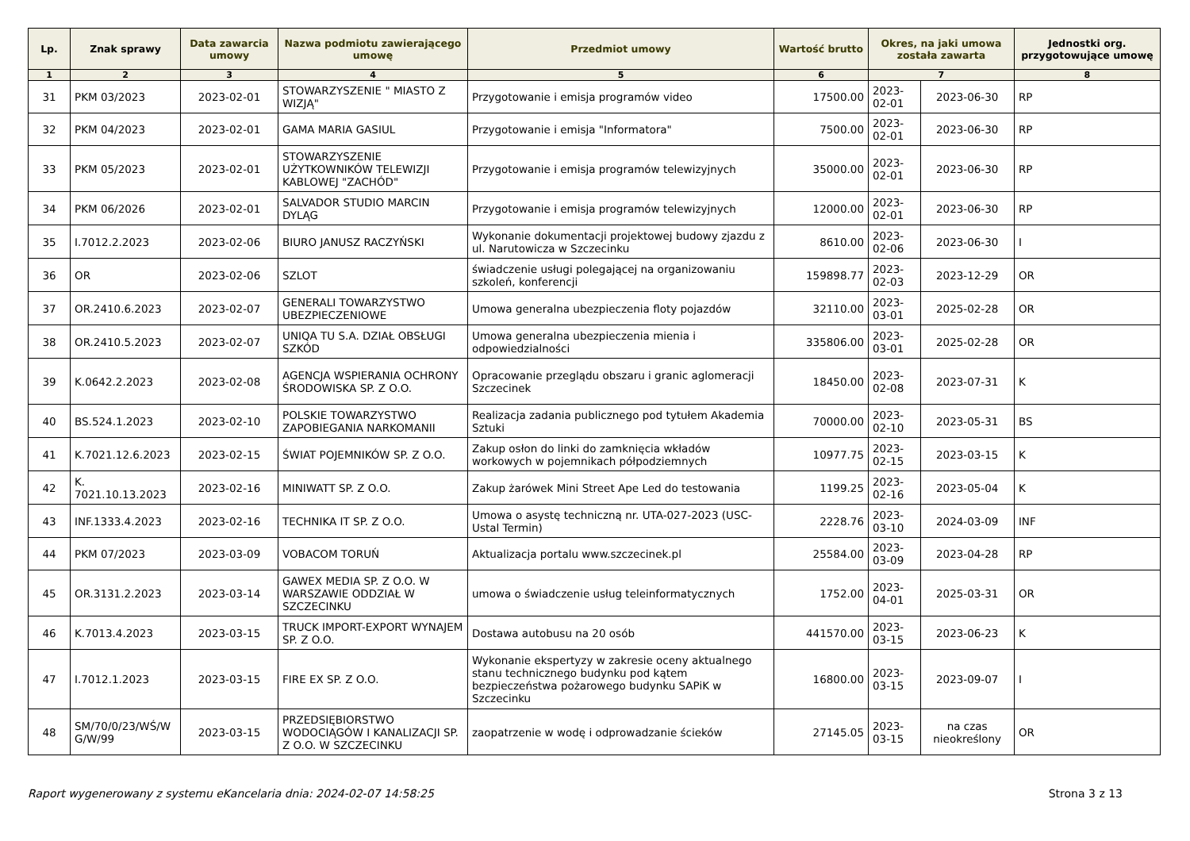| Lp. | Znak sprawy | Data zawarcia umowy | Nazwa podmiotu zawierającego umowę | Przedmiot umowy | Wartość brutto | Okres, na jaki umowa została zawarta | | Jednostki org. przygotowujące umowę |
| --- | --- | --- | --- | --- | --- | --- | --- | --- |
| 1 | 2 | 3 | 4 | 5 | 6 | 7 | | 8 |
| 31 | PKM 03/2023 | 2023-02-01 | STOWARZYSZENIE " MIASTO Z WIZJĄ" | Przygotowanie i emisja programów video | 17500.00 | 2023-02-01 | 2023-06-30 | RP |
| 32 | PKM 04/2023 | 2023-02-01 | GAMA MARIA GASIUL | Przygotowanie i emisja "Informatora" | 7500.00 | 2023-02-01 | 2023-06-30 | RP |
| 33 | PKM 05/2023 | 2023-02-01 | STOWARZYSZENIE UŻYTKOWNIKÓW TELEWIZJI KABLOWEJ "ZACHÓD" | Przygotowanie i emisja programów telewizyjnych | 35000.00 | 2023-02-01 | 2023-06-30 | RP |
| 34 | PKM 06/2026 | 2023-02-01 | SALVADOR STUDIO MARCIN DYLĄG | Przygotowanie i emisja programów telewizyjnych | 12000.00 | 2023-02-01 | 2023-06-30 | RP |
| 35 | I.7012.2.2023 | 2023-02-06 | BIURO JANUSZ RACZYŃSKI | Wykonanie dokumentacji projektowej budowy zjazdu z ul. Narutowicza w Szczecinku | 8610.00 | 2023-02-06 | 2023-06-30 | I |
| 36 | OR | 2023-02-06 | SZLOT | świadczenie usługi polegającej na organizowaniu szkoleń, konferencji | 159898.77 | 2023-02-03 | 2023-12-29 | OR |
| 37 | OR.2410.6.2023 | 2023-02-07 | GENERALI TOWARZYSTWO UBEZPIECZENIOWE | Umowa generalna ubezpieczenia floty pojazdów | 32110.00 | 2023-03-01 | 2025-02-28 | OR |
| 38 | OR.2410.5.2023 | 2023-02-07 | UNIQA TU S.A. DZIAŁ OBSŁUGI SZKÓD | Umowa generalna ubezpieczenia mienia i odpowiedzialności | 335806.00 | 2023-03-01 | 2025-02-28 | OR |
| 39 | K.0642.2.2023 | 2023-02-08 | AGENCJA WSPIERANIA OCHRONY ŚRODOWISKA SP. Z O.O. | Opracowanie przeglądu obszaru i granic aglomeracji Szczecinek | 18450.00 | 2023-02-08 | 2023-07-31 | K |
| 40 | BS.524.1.2023 | 2023-02-10 | POLSKIE TOWARZYSTWO ZAPOBIEGANIA NARKOMANII | Realizacja zadania publicznego pod tytułem Akademia Sztuki | 70000.00 | 2023-02-10 | 2023-05-31 | BS |
| 41 | K.7021.12.6.2023 | 2023-02-15 | ŚWIAT POJEMNIKÓW SP. Z O.O. | Zakup osłon do linki do zamknięcia wkładów workowych w pojemnikach półpodziemnych | 10977.75 | 2023-02-15 | 2023-03-15 | K |
| 42 | K. 7021.10.13.2023 | 2023-02-16 | MINIWATT SP. Z O.O. | Zakup żarówek Mini Street Ape Led do testowania | 1199.25 | 2023-02-16 | 2023-05-04 | K |
| 43 | INF.1333.4.2023 | 2023-02-16 | TECHNIKA IT SP. Z O.O. | Umowa o asystę techniczną nr. UTA-027-2023 (USC-Ustal Termin) | 2228.76 | 2023-03-10 | 2024-03-09 | INF |
| 44 | PKM 07/2023 | 2023-03-09 | VOBACOM TORUŃ | Aktualizacja portalu www.szczecinek.pl | 25584.00 | 2023-03-09 | 2023-04-28 | RP |
| 45 | OR.3131.2.2023 | 2023-03-14 | GAWEX MEDIA SP. Z O.O. W WARSZAWIE ODDZIAŁ W SZCZECINKU | umowa o świadczenie usług teleinformatycznych | 1752.00 | 2023-04-01 | 2025-03-31 | OR |
| 46 | K.7013.4.2023 | 2023-03-15 | TRUCK IMPORT-EXPORT WYNAJEM SP. Z O.O. | Dostawa autobusu na 20 osób | 441570.00 | 2023-03-15 | 2023-06-23 | K |
| 47 | I.7012.1.2023 | 2023-03-15 | FIRE EX SP. Z O.O. | Wykonanie ekspertyzy w zakresie oceny aktualnego stanu technicznego budynku pod kątem bezpieczeństwa pożarowego budynku SAPiK w Szczecinku | 16800.00 | 2023-03-15 | 2023-09-07 | I |
| 48 | SM/70/0/23/WŚ/W G/W/99 | 2023-03-15 | PRZEDSIĘBIORSTWO WODOCIĄGÓW I KANALIZACJI SP. Z O.O. W SZCZECINKU | zaopatrzenie w wodę i odprowadzanie ścieków | 27145.05 | 2023-03-15 | na czas nieokreślony | OR |
Raport wygenerowany z systemu eKancelaria dnia: 2024-02-07 14:58:25 Strona 3 z 13